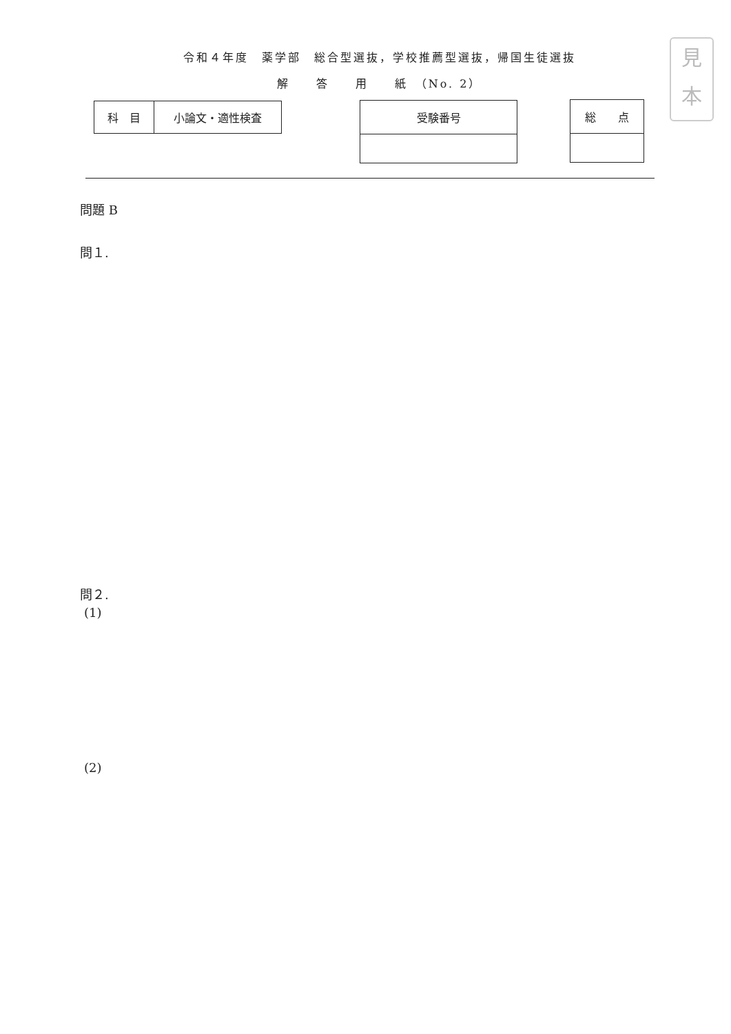見
本
令和４年度　薬学部　総合型選抜，学校推薦型選抜，帰国生徒選抜
解　　答　　用　　紙　（No. 2）
| 科 目 | 小論文・適性検査 |
| 受験番号 |
| 総 点 |
問題 B
問１.
問２.
(1)
(2)